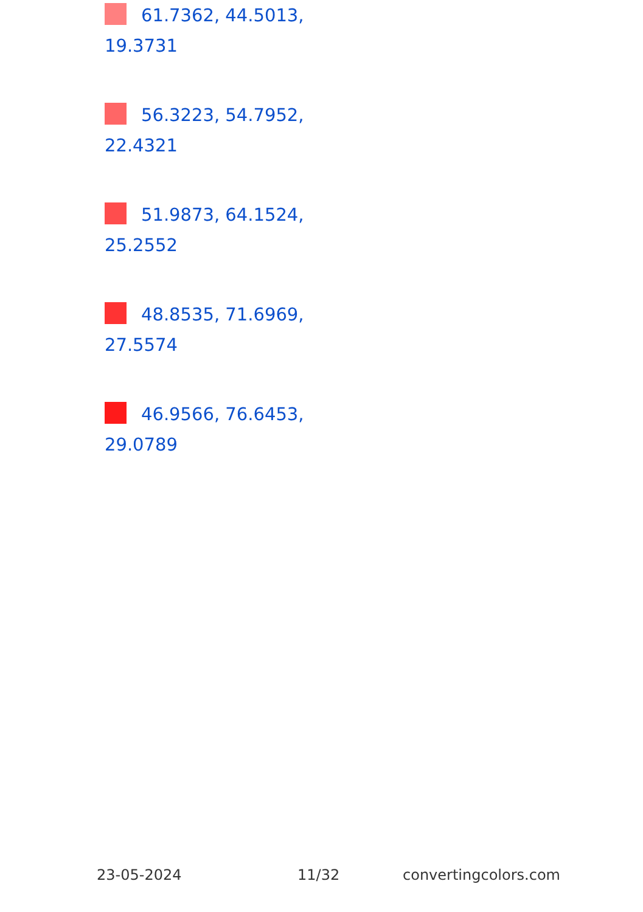61.7362, 44.5013, 19.3731
56.3223, 54.7952, 22.4321
51.9873, 64.1524, 25.2552
48.8535, 71.6969, 27.5574
46.9566, 76.6453, 29.0789
23-05-2024 11/32 convertingcolors.com